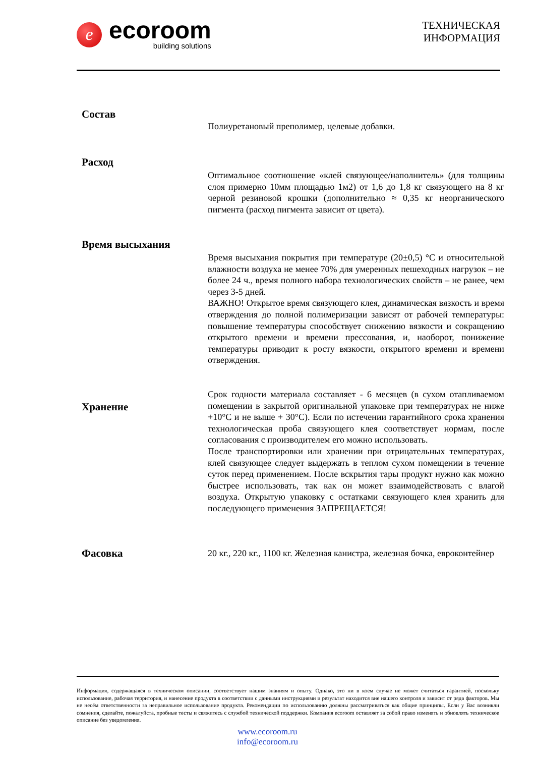e
ecoroom
building solutions
ТЕХНИЧЕСКАЯ
ИНФОРМАЦИЯ
Состав
Полиуретановый преполимер, целевые добавки.
Расход
Оптимальное соотношение «клей связующее/наполнитель» (для толщины слоя примерно 10мм площадью 1м2) от 1,6 до 1,8 кг связующего на 8 кг черной резиновой крошки (дополнительно ≈ 0,35 кг неорганического пигмента (расход пигмента зависит от цвета).
Время высыхания
Время высыхания покрытия при температуре (20±0,5) °C и относительной влажности воздуха не менее 70% для умеренных пешеходных нагрузок – не более 24 ч., время полного набора технологических свойств – не ранее, чем через 3-5 дней.
ВАЖНО! Открытое время связующего клея, динамическая вязкость и время отверждения до полной полимеризации зависят от рабочей температуры: повышение температуры способствует снижению вязкости и сокращению открытого времени и времени прессования, и, наоборот, понижение температуры приводит к росту вязкости, открытого времени и времени отверждения.
Хранение
Срок годности материала составляет - 6 месяцев (в сухом отапливаемом помещении в закрытой оригинальной упаковке при температурах не ниже +10°C и не выше + 30°C). Если по истечении гарантийного срока хранения технологическая проба связующего клея соответствует нормам, после согласования с производителем его можно использовать.
После транспортировки или хранении при отрицательных температурах, клей связующее следует выдержать в теплом сухом помещении в течение суток перед применением. После вскрытия тары продукт нужно как можно быстрее использовать, так как он может взаимодействовать с влагой воздуха. Открытую упаковку с остатками связующего клея хранить для последующего применения ЗАПРЕЩАЕТСЯ!
Фасовка
20 кг., 220 кг., 1100 кг. Железная канистра, железная бочка, евроконтейнер
Информация, содержащаяся в техническом описании, соответствует нашим знаниям и опыту. Однако, это ни в коем случае не может считаться гарантией, поскольку использование, рабочая территория, и нанесение продукта в соответствии с данными инструкциями и результат находится вне нашего контроля и зависит от ряда факторов. Мы не несём ответственности за неправильное использование продукта. Рекомендации по использованию должны рассматриваться как общие принципы. Если у Вас возникли сомнения, сделайте, пожалуйста, пробные тесты и свяжитесь с службой технической поддержки. Компания ecoroom оставляет за собой право изменять и обновлять техническое описание без уведомления.
www.ecoroom.ru
info@ecoroom.ru